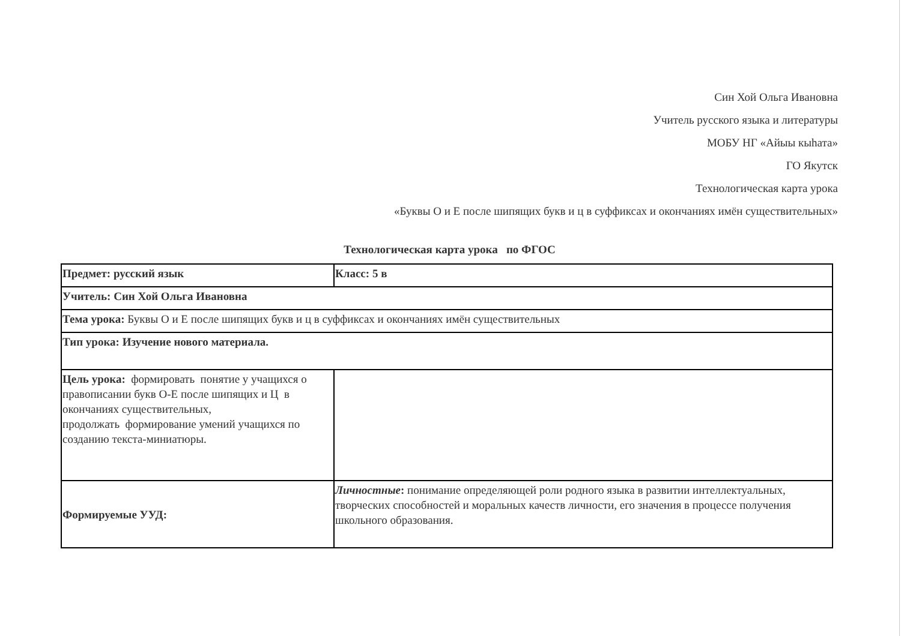Син Хой Ольга Ивановна
Учитель русского языка и литературы
МОБУ НГ «Айыы кыhата»
ГО Якутск
Технологическая карта урока
«Буквы О и Е после шипящих букв и ц в суффиксах и окончаниях имён существительных»
Технологическая карта урока по ФГОС
| Предмет: русский язык | Класс: 5 в |
| Учитель: Син Хой Ольга Ивановна | |
| Тема урока: Буквы О и Е после шипящих букв и ц в суффиксах и окончаниях имён существительных | |
| Тип урока: Изучение нового материала. | |
| Цель урока: формировать понятие у учащихся о правописании букв О-Е после шипящих и Ц в окончаниях существительных, продолжать формирование умений учащихся по созданию текста-миниатюры. | |
| Формируемые УУД: | Личностные : понимание определяющей роли родного языка в развитии интеллектуальных, творческих способностей и моральных качеств личности, его значения в процессе получения школьного образования. |